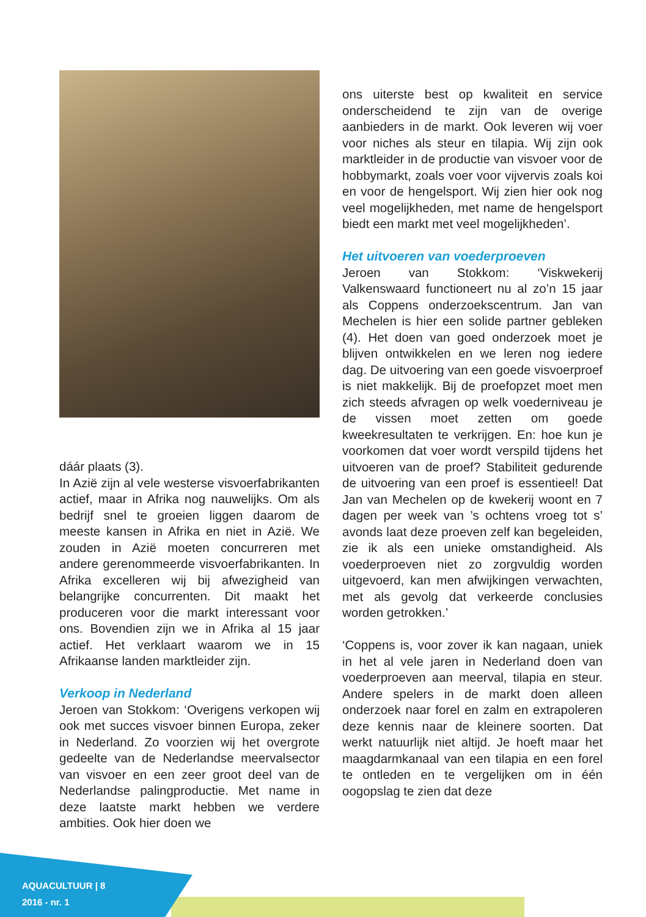dáár plaats (3).
In Azië zijn al vele westerse visvoerfabrikanten actief, maar in Afrika nog nauwelijks. Om als bedrijf snel te groeien liggen daarom de meeste kansen in Afrika en niet in Azië. We zouden in Azië moeten concurreren met andere gerenommeerde visvoerfabrikanten. In Afrika excelleren wij bij afwezigheid van belangrijke concurrenten. Dit maakt het produceren voor die markt interessant voor ons. Bovendien zijn we in Afrika al 15 jaar actief. Het verklaart waarom we in 15 Afrikaanse landen marktleider zijn.
Verkoop in Nederland
Jeroen van Stokkom: ‘Overigens verkopen wij ook met succes visvoer binnen Europa, zeker in Nederland. Zo voorzien wij het overgrote gedeelte van de Nederlandse meervalsector van visvoer en een zeer groot deel van de Nederlandse palingproductie. Met name in deze laatste markt hebben we verdere ambities. Ook hier doen we
ons uiterste best op kwaliteit en service onderscheidend te zijn van de overige aanbieders in de markt. Ook leveren wij voer voor niches als steur en tilapia. Wij zijn ook marktleider in de productie van visvoer voor de hobbymarkt, zoals voer voor vijvervis zoals koi en voor de hengelsport. Wij zien hier ook nog veel mogelijkheden, met name de hengelsport biedt een markt met veel mogelijkheden’.
Het uitvoeren van voederproeven
Jeroen van Stokkom: ‘Viskwekerij Valkenswaard functioneert nu al zo’n 15 jaar als Coppens onderzoekscentrum. Jan van Mechelen is hier een solide partner gebleken (4). Het doen van goed onderzoek moet je blijven ontwikkelen en we leren nog iedere dag. De uitvoering van een goede visvoerproef is niet makkelijk. Bij de proefopzet moet men zich steeds afvragen op welk voederniveau je de vissen moet zetten om goede kweekresultaten te verkrijgen. En: hoe kun je voorkomen dat voer wordt verspild tijdens het uitvoeren van de proef? Stabiliteit gedurende de uitvoering van een proef is essentieel! Dat Jan van Mechelen op de kwekerij woont en 7 dagen per week van ’s ochtens vroeg tot s’ avonds laat deze proeven zelf kan begeleiden, zie ik als een unieke omstandigheid. Als voederproeven niet zo zorgvuldig worden uitgevoerd, kan men afwijkingen verwachten, met als gevolg dat verkeerde conclusies worden getrokken.’
‘Coppens is, voor zover ik kan nagaan, uniek in het al vele jaren in Nederland doen van voederproeven aan meerval, tilapia en steur. Andere spelers in de markt doen alleen onderzoek naar forel en zalm en extrapoleren deze kennis naar de kleinere soorten. Dat werkt natuurlijk niet altijd. Je hoeft maar het maagdarmkanaal van een tilapia en een forel te ontleden en te vergelijken om in één oogopslag te zien dat deze
AQUACULTUUR | 8
2016 - nr. 1